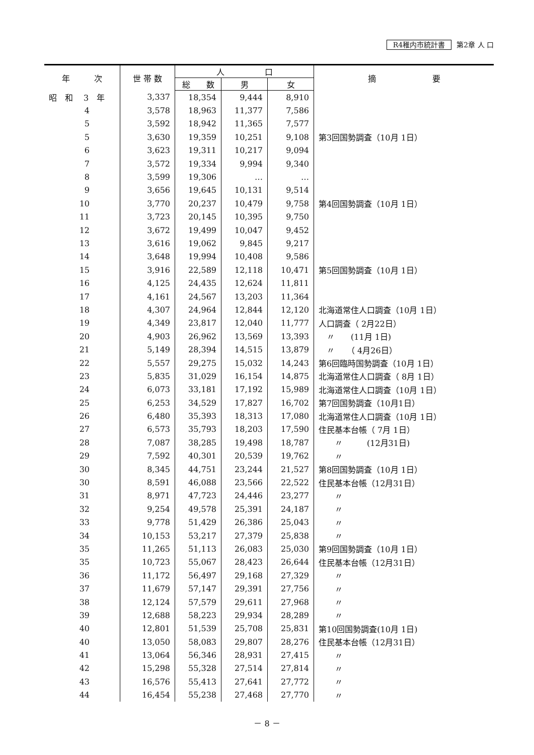R4稚内市統計書 第2章 人 口
| 年 次 | 世 帯 数 | 人 口 | | | 摘 要 |
| --- | --- | --- | --- | --- | --- |
| | | 総 数 | 男 | 女 | |
| 昭 和 3 年 | 3,337 | 18,354 | 9,444 | 8,910 | |
| 4 | 3,578 | 18,963 | 11,377 | 7,586 | |
| 5 | 3,592 | 18,942 | 11,365 | 7,577 | |
| 5 | 3,630 | 19,359 | 10,251 | 9,108 | 第3回国勢調査（10月 1日） |
| 6 | 3,623 | 19,311 | 10,217 | 9,094 | |
| 7 | 3,572 | 19,334 | 9,994 | 9,340 | |
| 8 | 3,599 | 19,306 | … | … | |
| 9 | 3,656 | 19,645 | 10,131 | 9,514 | |
| 10 | 3,770 | 20,237 | 10,479 | 9,758 | 第4回国勢調査（10月 1日） |
| 11 | 3,723 | 20,145 | 10,395 | 9,750 | |
| 12 | 3,672 | 19,499 | 10,047 | 9,452 | |
| 13 | 3,616 | 19,062 | 9,845 | 9,217 | |
| 14 | 3,648 | 19,994 | 10,408 | 9,586 | |
| 15 | 3,916 | 22,589 | 12,118 | 10,471 | 第5回国勢調査（10月 1日） |
| 16 | 4,125 | 24,435 | 12,624 | 11,811 | |
| 17 | 4,161 | 24,567 | 13,203 | 11,364 | |
| 18 | 4,307 | 24,964 | 12,844 | 12,120 | 北海道常住人口調査（10月 1日） |
| 19 | 4,349 | 23,817 | 12,040 | 11,777 | 人口調査（ 2月22日） |
| 20 | 4,903 | 26,962 | 13,569 | 13,393 | 〃 (11月 1日) |
| 21 | 5,149 | 28,394 | 14,515 | 13,879 | 〃 （ 4月26日） |
| 22 | 5,557 | 29,275 | 15,032 | 14,243 | 第6回臨時国勢調査（10月 1日） |
| 23 | 5,835 | 31,029 | 16,154 | 14,875 | 北海道常住人口調査（ 8月 1日） |
| 24 | 6,073 | 33,181 | 17,192 | 15,989 | 北海道常住人口調査（10月 1日） |
| 25 | 6,253 | 34,529 | 17,827 | 16,702 | 第7回国勢調査（10月1日） |
| 26 | 6,480 | 35,393 | 18,313 | 17,080 | 北海道常住人口調査（10月 1日） |
| 27 | 6,573 | 35,793 | 18,203 | 17,590 | 住民基本台帳（ 7月 1日） |
| 28 | 7,087 | 38,285 | 19,498 | 18,787 | 〃 (12月31日) |
| 29 | 7,592 | 40,301 | 20,539 | 19,762 | 〃 |
| 30 | 8,345 | 44,751 | 23,244 | 21,527 | 第8回国勢調査（10月 1日） |
| 30 | 8,591 | 46,088 | 23,566 | 22,522 | 住民基本台帳（12月31日） |
| 31 | 8,971 | 47,723 | 24,446 | 23,277 | 〃 |
| 32 | 9,254 | 49,578 | 25,391 | 24,187 | 〃 |
| 33 | 9,778 | 51,429 | 26,386 | 25,043 | 〃 |
| 34 | 10,153 | 53,217 | 27,379 | 25,838 | 〃 |
| 35 | 11,265 | 51,113 | 26,083 | 25,030 | 第9回国勢調査（10月 1日） |
| 35 | 10,723 | 55,067 | 28,423 | 26,644 | 住民基本台帳（12月31日） |
| 36 | 11,172 | 56,497 | 29,168 | 27,329 | 〃 |
| 37 | 11,679 | 57,147 | 29,391 | 27,756 | 〃 |
| 38 | 12,124 | 57,579 | 29,611 | 27,968 | 〃 |
| 39 | 12,688 | 58,223 | 29,934 | 28,289 | 〃 |
| 40 | 12,801 | 51,539 | 25,708 | 25,831 | 第10回国勢調査(10月 1日) |
| 40 | 13,050 | 58,083 | 29,807 | 28,276 | 住民基本台帳（12月31日） |
| 41 | 13,064 | 56,346 | 28,931 | 27,415 | 〃 |
| 42 | 15,298 | 55,328 | 27,514 | 27,814 | 〃 |
| 43 | 16,576 | 55,413 | 27,641 | 27,772 | 〃 |
| 44 | 16,454 | 55,238 | 27,468 | 27,770 | 〃 |
－ 8 －